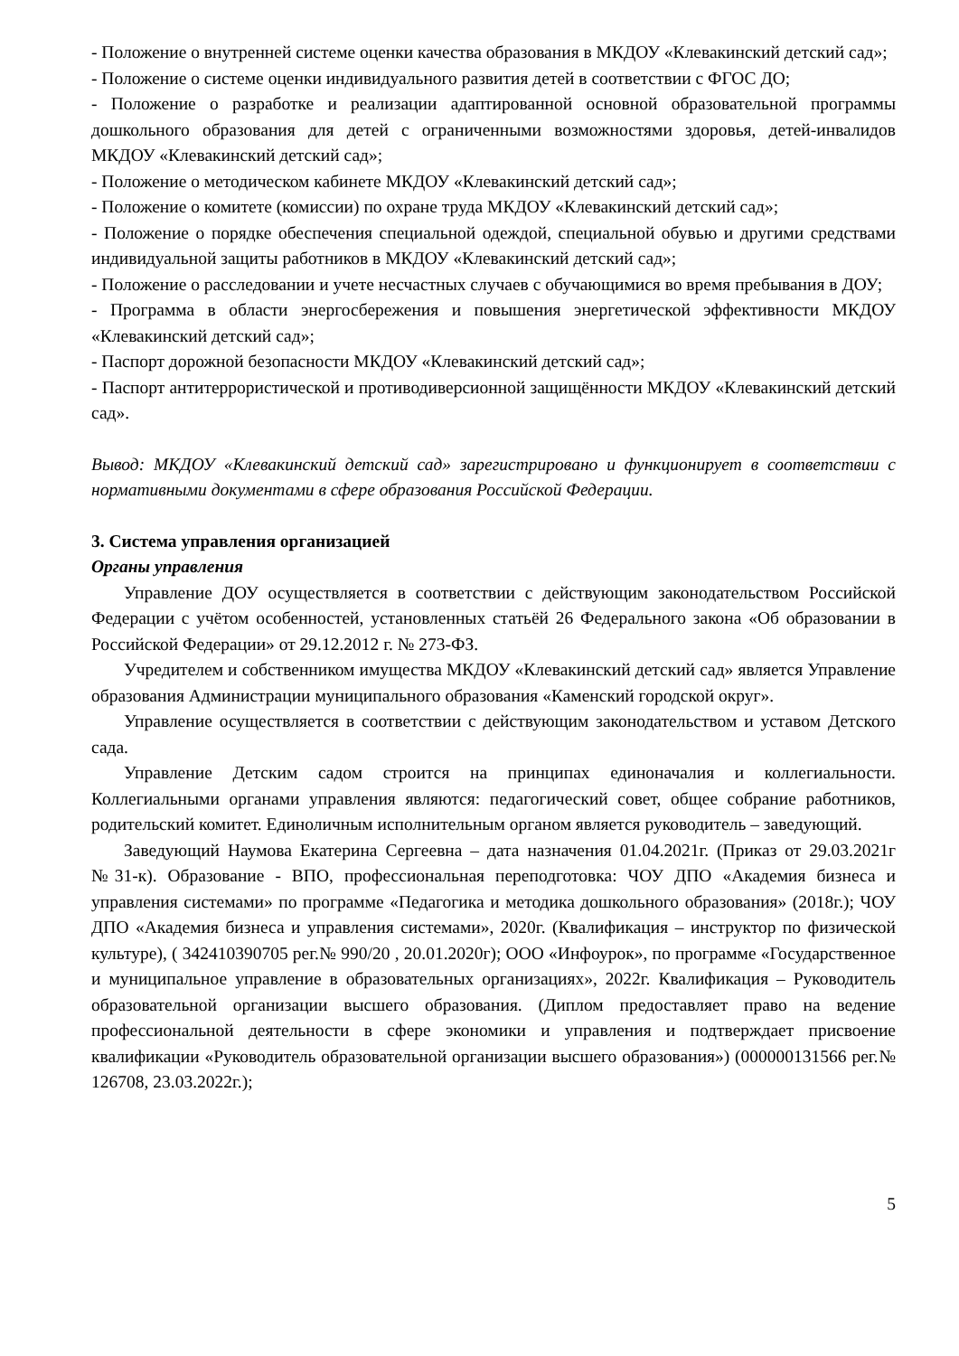- Положение о внутренней системе оценки качества образования в МКДОУ «Клевакинский детский сад»;
- Положение о системе оценки индивидуального развития детей в соответствии с ФГОС ДО;
- Положение о разработке и реализации адаптированной основной образовательной программы дошкольного образования для детей с ограниченными возможностями здоровья, детей-инвалидов МКДОУ «Клевакинский детский сад»;
- Положение о методическом кабинете МКДОУ «Клевакинский детский сад»;
- Положение о комитете (комиссии) по охране труда МКДОУ «Клевакинский детский сад»;
- Положение о порядке обеспечения специальной одеждой, специальной обувью и другими средствами индивидуальной защиты работников в МКДОУ «Клевакинский детский сад»;
- Положение о расследовании и учете несчастных случаев с обучающимися во время пребывания в ДОУ;
- Программа в области энергосбережения и повышения энергетической эффективности МКДОУ «Клевакинский детский сад»;
- Паспорт дорожной безопасности МКДОУ «Клевакинский детский сад»;
- Паспорт антитеррористической и противодиверсионной защищённости МКДОУ «Клевакинский детский сад».
Вывод: МКДОУ «Клевакинский детский сад» зарегистрировано и функционирует в соответствии с нормативными документами в сфере образования Российской Федерации.
3. Система управления организацией
Органы управления
Управление ДОУ осуществляется в соответствии с действующим законодательством Российской Федерации с учётом особенностей, установленных статьёй 26 Федерального закона «Об образовании в Российской Федерации» от 29.12.2012 г. № 273-ФЗ.
Учредителем и собственником имущества МКДОУ «Клевакинский детский сад» является Управление образования Администрации муниципального образования «Каменский городской округ».
Управление осуществляется в соответствии с действующим законодательством и уставом Детского сада.
Управление Детским садом строится на принципах единоначалия и коллегиальности. Коллегиальными органами управления являются: педагогический совет, общее собрание работников, родительский комитет. Единоличным исполнительным органом является руководитель – заведующий.
Заведующий Наумова Екатерина Сергеевна – дата назначения 01.04.2021г. (Приказ от 29.03.2021г №31-к). Образование - ВПО, профессиональная переподготовка: ЧОУ ДПО «Академия бизнеса и управления системами» по программе «Педагогика и методика дошкольного образования» (2018г.); ЧОУ ДПО «Академия бизнеса и управления системами», 2020г. (Квалификация – инструктор по физической культуре), ( 342410390705 рег.№ 990/20 , 20.01.2020г); ООО «Инфоурок», по программе «Государственное и муниципальное управление в образовательных организациях», 2022г. Квалификация – Руководитель образовательной организации высшего образования. (Диплом предоставляет право на ведение профессиональной деятельности в сфере экономики и управления и подтверждает присвоение квалификации «Руководитель образовательной организации высшего образования») (000000131566 рег.№ 126708, 23.03.2022г.);
5